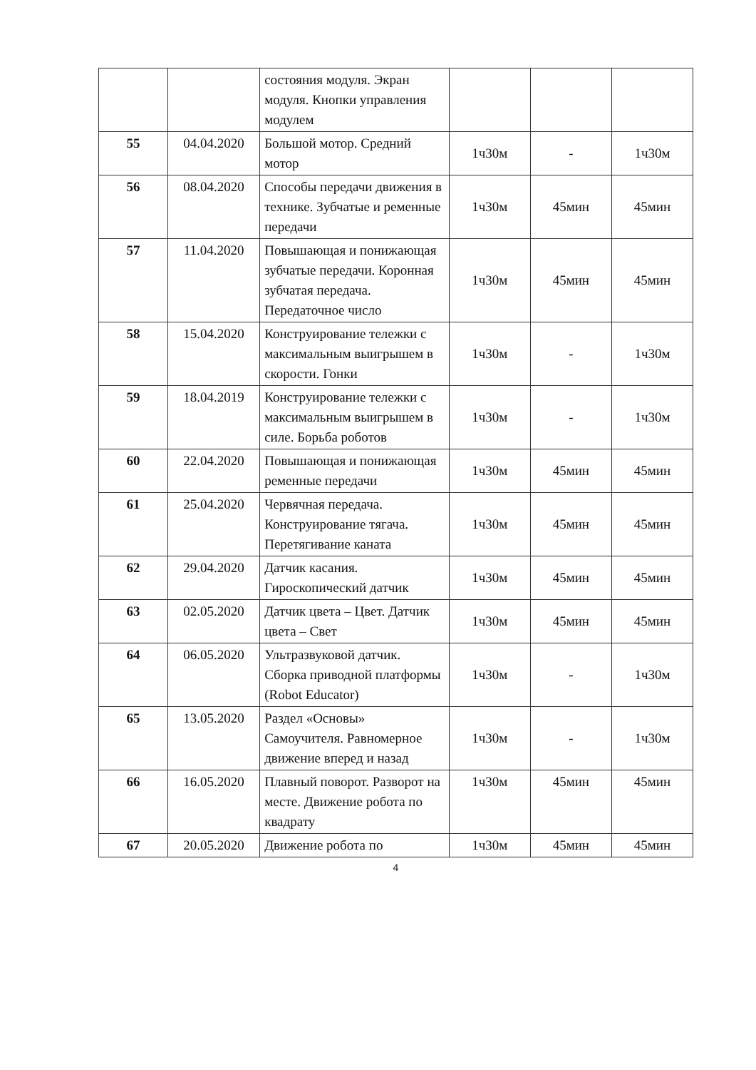| | | состояния модуля. Экран модуля. Кнопки управления модулем | | | |
| 55 | 04.04.2020 | Большой мотор. Средний мотор | 1ч30м | - | 1ч30м |
| 56 | 08.04.2020 | Способы передачи движения в технике. Зубчатые и ременные передачи | 1ч30м | 45мин | 45мин |
| 57 | 11.04.2020 | Повышающая и понижающая зубчатые передачи. Коронная зубчатая передача. Передаточное число | 1ч30м | 45мин | 45мин |
| 58 | 15.04.2020 | Конструирование тележки с максимальным выигрышем в скорости. Гонки | 1ч30м | - | 1ч30м |
| 59 | 18.04.2019 | Конструирование тележки с максимальным выигрышем в силе. Борьба роботов | 1ч30м | - | 1ч30м |
| 60 | 22.04.2020 | Повышающая и понижающая ременные передачи | 1ч30м | 45мин | 45мин |
| 61 | 25.04.2020 | Червячная передача. Конструирование тягача. Перетягивание каната | 1ч30м | 45мин | 45мин |
| 62 | 29.04.2020 | Датчик касания. Гироскопический датчик | 1ч30м | 45мин | 45мин |
| 63 | 02.05.2020 | Датчик цвета – Цвет. Датчик цвета – Свет | 1ч30м | 45мин | 45мин |
| 64 | 06.05.2020 | Ультразвуковой датчик. Сборка приводной платформы (Robot Educator) | 1ч30м | - | 1ч30м |
| 65 | 13.05.2020 | Раздел «Основы» Самоучителя. Равномерное движение вперед и назад | 1ч30м | - | 1ч30м |
| 66 | 16.05.2020 | Плавный поворот. Разворот на месте. Движение робота по квадрату | 1ч30м | 45мин | 45мин |
| 67 | 20.05.2020 | Движение робота по | 1ч30м | 45мин | 45мин |
4